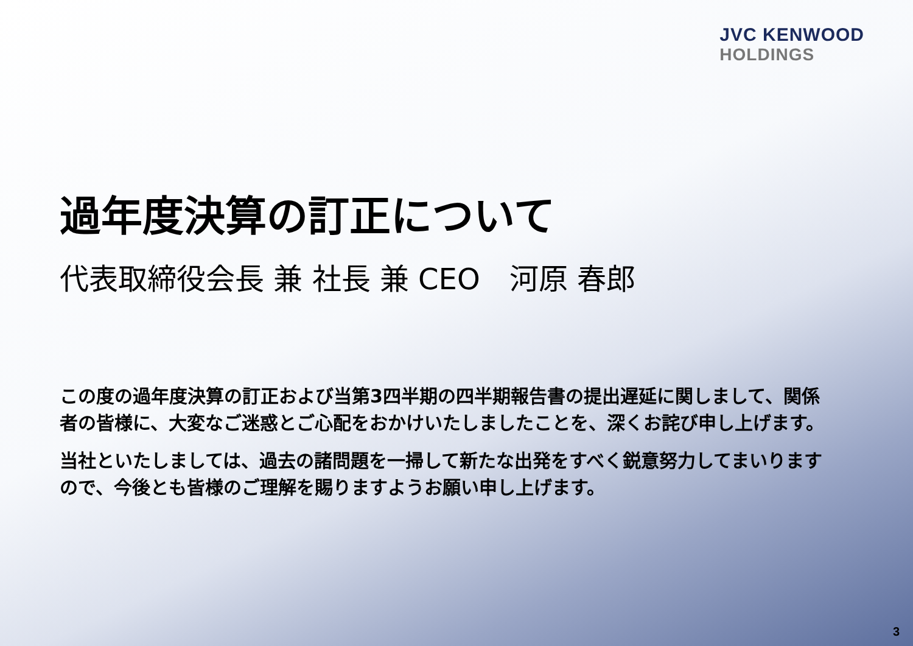JVC KENWOOD
HOLDINGS
過年度決算の訂正について
代表取締役会長 兼 社長 兼 CEO　河原 春郎
この度の過年度決算の訂正および当第3四半期の四半期報告書の提出遅延に関しまして、関係者の皆様に、大変なご迷惑とご心配をおかけいたしましたことを、深くお詫び申し上げます。
当社といたしましては、過去の諸問題を一掃して新たな出発をすべく鋭意努力してまいりますので、今後とも皆様のご理解を賜りますようお願い申し上げます。
3